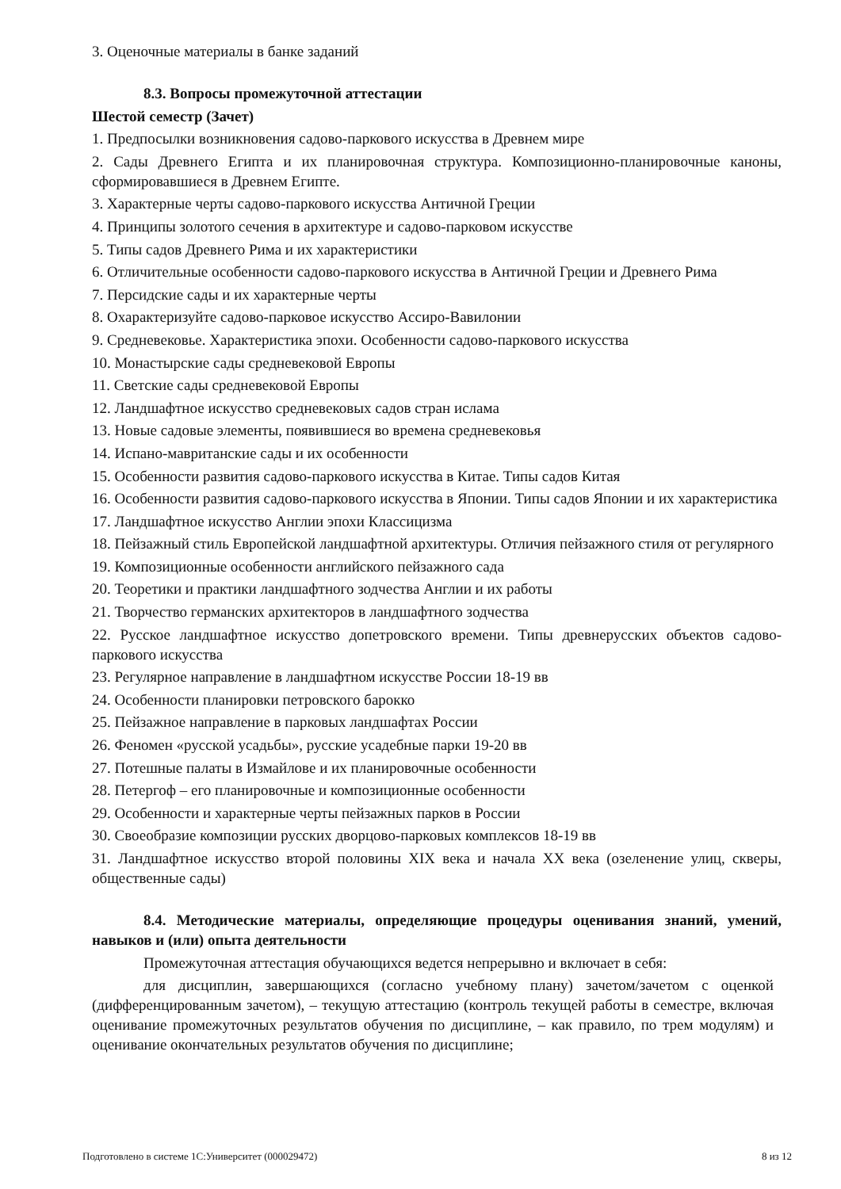3. Оценочные материалы в банке заданий
8.3. Вопросы промежуточной аттестации
Шестой семестр (Зачет)
1. Предпосылки возникновения садово-паркового искусства в Древнем мире
2. Сады Древнего Египта и их планировочная структура. Композиционно-планировочные каноны, сформировавшиеся в Древнем Египте.
3. Характерные черты садово-паркового искусства Античной Греции
4. Принципы золотого сечения в архитектуре и садово-парковом искусстве
5. Типы садов Древнего Рима и их характеристики
6. Отличительные особенности садово-паркового искусства в Античной Греции и Древнего Рима
7. Персидские сады и их характерные черты
8. Охарактеризуйте садово-парковое искусство Ассиро-Вавилонии
9. Средневековье. Характеристика эпохи. Особенности садово-паркового искусства
10. Монастырские сады средневековой Европы
11. Светские сады средневековой Европы
12. Ландшафтное искусство средневековых садов стран ислама
13. Новые садовые элементы, появившиеся во времена средневековья
14. Испано-мавританские сады и их особенности
15. Особенности развития садово-паркового искусства в Китае. Типы садов Китая
16. Особенности развития садово-паркового искусства в Японии. Типы садов Японии и их характеристика
17. Ландшафтное искусство Англии эпохи Классицизма
18. Пейзажный стиль Европейской ландшафтной архитектуры. Отличия пейзажного стиля от регулярного
19. Композиционные особенности английского пейзажного сада
20. Теоретики и практики ландшафтного зодчества Англии и их работы
21. Творчество германских архитекторов в ландшафтного зодчества
22. Русское ландшафтное искусство допетровского времени. Типы древнерусских объектов садово-паркового искусства
23. Регулярное направление в ландшафтном искусстве России 18-19 вв
24. Особенности планировки петровского барокко
25. Пейзажное направление в парковых ландшафтах России
26. Феномен «русской усадьбы», русские усадебные парки 19-20 вв
27. Потешные палаты в Измайлове и их планировочные особенности
28. Петергоф – его планировочные и композиционные особенности
29. Особенности и характерные черты пейзажных парков в России
30. Своеобразие композиции русских дворцово-парковых комплексов 18-19 вв
31. Ландшафтное искусство второй половины XIX века и начала XX века (озеленение улиц, скверы, общественные сады)
8.4. Методические материалы, определяющие процедуры оценивания знаний, умений, навыков и (или) опыта деятельности
Промежуточная аттестация обучающихся ведется непрерывно и включает в себя:
для дисциплин, завершающихся (согласно учебному плану) зачетом/зачетом с оценкой (дифференцированным зачетом), – текущую аттестацию (контроль текущей работы в семестре, включая оценивание промежуточных результатов обучения по дисциплине, – как правило, по трем модулям) и оценивание окончательных результатов обучения по дисциплине;
Подготовлено в системе 1С:Университет (000029472) 8 из 12